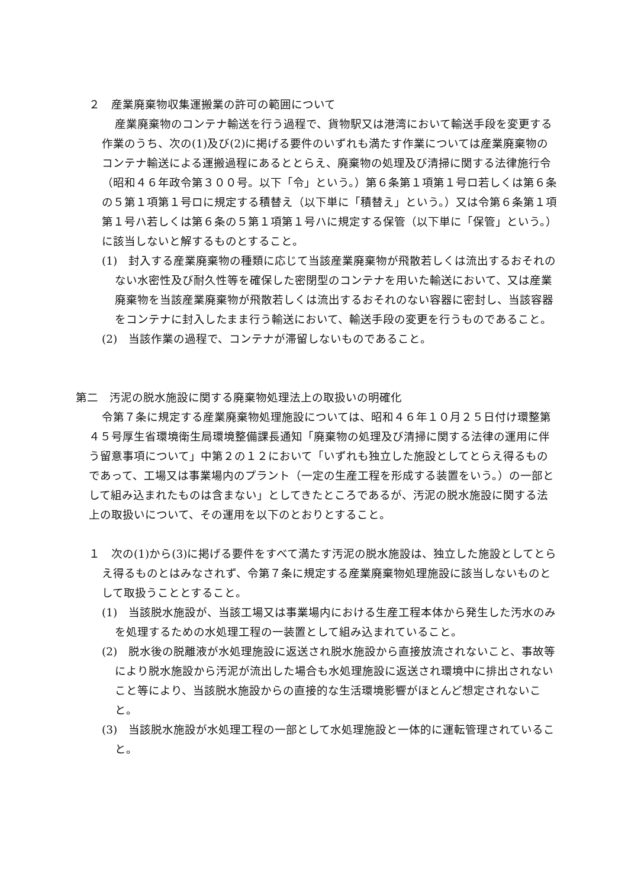２　産業廃棄物収集運搬業の許可の範囲について
産業廃棄物のコンテナ輸送を行う過程で、貨物駅又は港湾において輸送手段を変更する作業のうち、次の(1)及び(2)に掲げる要件のいずれも満たす作業については産業廃棄物のコンテナ輸送による運搬過程にあるととらえ、廃棄物の処理及び清掃に関する法律施行令（昭和４６年政令第３００号。以下「令」という。）第６条第１項第１号ロ若しくは第６条の５第１項第１号ロに規定する積替え（以下単に「積替え」という。）又は令第６条第１項第１号ハ若しくは第６条の５第１項第１号ハに規定する保管（以下単に「保管」という。）に該当しないと解するものとすること。
(1)　封入する産業廃棄物の種類に応じて当該産業廃棄物が飛散若しくは流出するおそれのない水密性及び耐久性等を確保した密閉型のコンテナを用いた輸送において、又は産業廃棄物を当該産業廃棄物が飛散若しくは流出するおそれのない容器に密封し、当該容器をコンテナに封入したまま行う輸送において、輸送手段の変更を行うものであること。
(2)　当該作業の過程で、コンテナが滞留しないものであること。
第二　汚泥の脱水施設に関する廃棄物処理法上の取扱いの明確化
令第７条に規定する産業廃棄物処理施設については、昭和４６年１０月２５日付け環整第４５号厚生省環境衛生局環境整備課長通知「廃棄物の処理及び清掃に関する法律の運用に伴う留意事項について」中第２の１２において「いずれも独立した施設としてとらえ得るものであって、工場又は事業場内のプラント（一定の生産工程を形成する装置をいう。）の一部として組み込まれたものは含まない」としてきたところであるが、汚泥の脱水施設に関する法上の取扱いについて、その運用を以下のとおりとすること。
１　次の(1)から(3)に掲げる要件をすべて満たす汚泥の脱水施設は、独立した施設としてとらえ得るものとはみなされず、令第７条に規定する産業廃棄物処理施設に該当しないものとして取扱うこととすること。
(1)　当該脱水施設が、当該工場又は事業場内における生産工程本体から発生した汚水のみを処理するための水処理工程の一装置として組み込まれていること。
(2)　脱水後の脱離液が水処理施設に返送され脱水施設から直接放流されないこと、事故等により脱水施設から汚泥が流出した場合も水処理施設に返送され環境中に排出されないこと等により、当該脱水施設からの直接的な生活環境影響がほとんど想定されないこと。
(3)　当該脱水施設が水処理工程の一部として水処理施設と一体的に運転管理されていること。